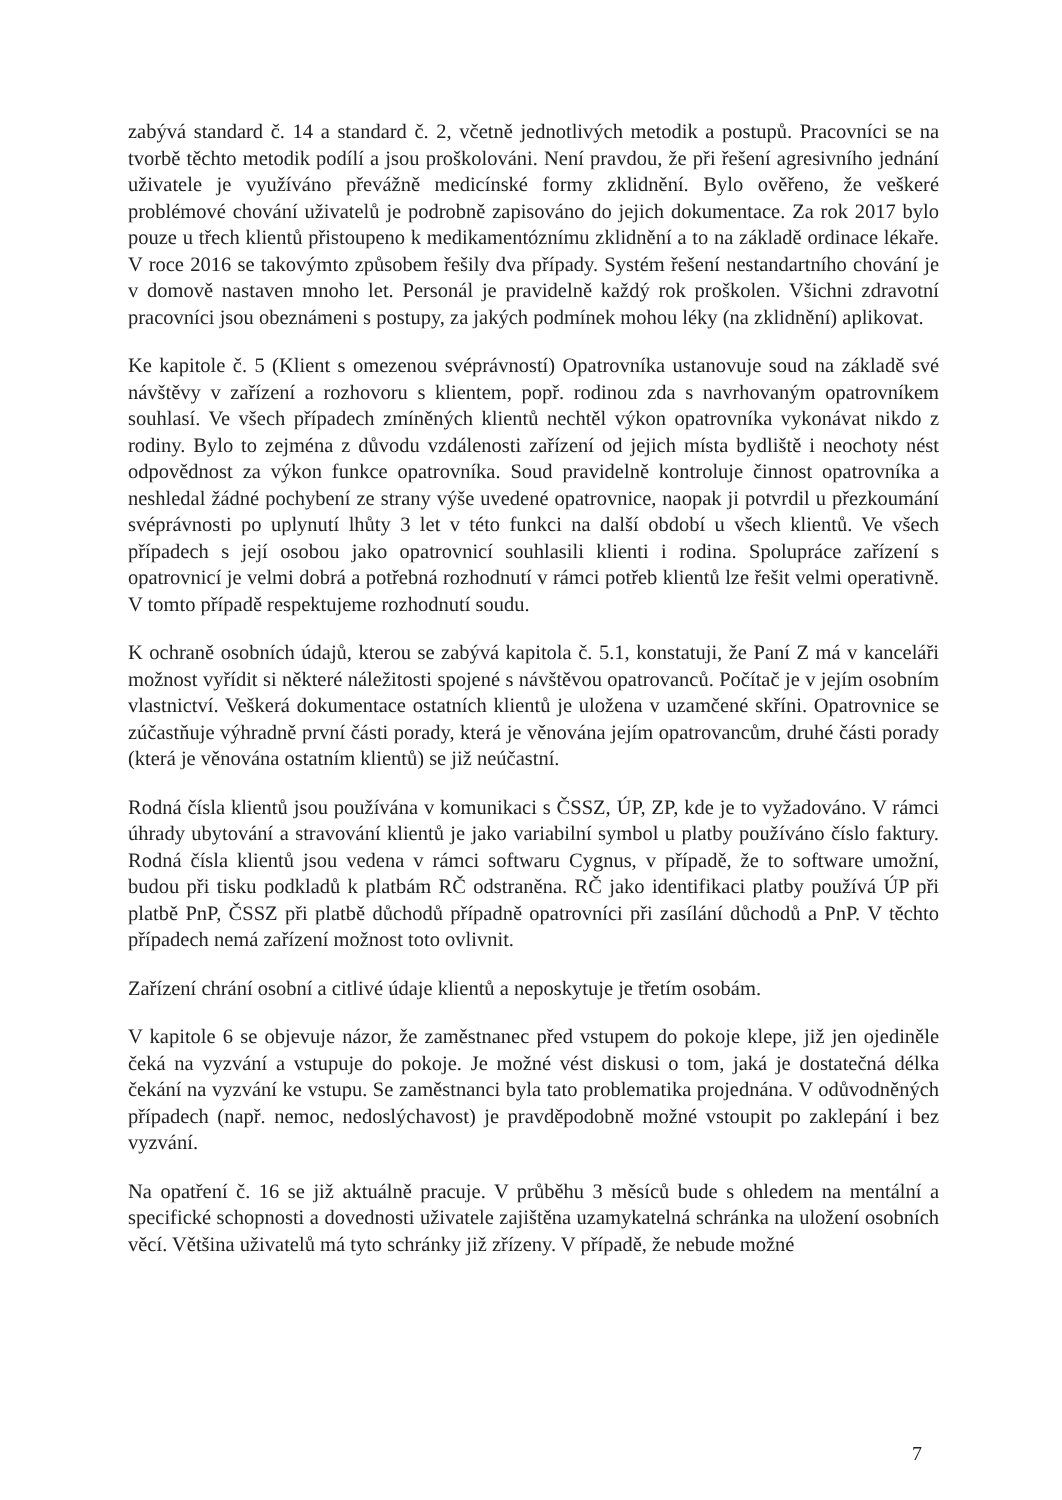zabývá standard č. 14 a standard č. 2, včetně jednotlivých metodik a postupů. Pracovníci se na tvorbě těchto metodik podílí a jsou proškolováni. Není pravdou, že při řešení agresivního jednání uživatele je využíváno převážně medicínské formy zklidnění. Bylo ověřeno, že veškeré problémové chování uživatelů je podrobně zapisováno do jejich dokumentace. Za rok 2017 bylo pouze u třech klientů přistoupeno k medikamentóznímu zklidnění a to na základě ordinace lékaře. V roce 2016 se takovýmto způsobem řešily dva případy. Systém řešení nestandartního chování je v domově nastaven mnoho let. Personál je pravidelně každý rok proškolen. Všichni zdravotní pracovníci jsou obeznámeni s postupy, za jakých podmínek mohou léky (na zklidnění) aplikovat.
Ke kapitole č. 5 (Klient s omezenou svéprávností) Opatrovníka ustanovuje soud na základě své návštěvy v zařízení a rozhovoru s klientem, popř. rodinou zda s navrhovaným opatrovníkem souhlasí. Ve všech případech zmíněných klientů nechtěl výkon opatrovníka vykonávat nikdo z rodiny. Bylo to zejména z důvodu vzdálenosti zařízení od jejich místa bydliště i neochoty nést odpovědnost za výkon funkce opatrovníka. Soud pravidelně kontroluje činnost opatrovníka a neshledal žádné pochybení ze strany výše uvedené opatrovnice, naopak ji potvrdil u přezkoumání svéprávnosti po uplynutí lhůty 3 let v této funkci na další období u všech klientů. Ve všech případech s její osobou jako opatrovnicí souhlasili klienti i rodina. Spolupráce zařízení s opatrovnicí je velmi dobrá a potřebná rozhodnutí v rámci potřeb klientů lze řešit velmi operativně. V tomto případě respektujeme rozhodnutí soudu.
K ochraně osobních údajů, kterou se zabývá kapitola č. 5.1, konstatuji, že Paní Z má v kanceláři možnost vyřídit si některé náležitosti spojené s návštěvou opatrovanců. Počítač je v jejím osobním vlastnictví. Veškerá dokumentace ostatních klientů je uložena v uzamčené skříni. Opatrovnice se zúčastňuje výhradně první části porady, která je věnována jejím opatrovancům, druhé části porady (která je věnována ostatním klientů) se již neúčastní.
Rodná čísla klientů jsou používána v komunikaci s ČSSZ, ÚP, ZP, kde je to vyžadováno. V rámci úhrady ubytování a stravování klientů je jako variabilní symbol u platby používáno číslo faktury. Rodná čísla klientů jsou vedena v rámci softwaru Cygnus, v případě, že to software umožní, budou při tisku podkladů k platbám RČ odstraněna. RČ jako identifikaci platby používá ÚP při platbě PnP, ČSSZ při platbě důchodů případně opatrovníci při zasílání důchodů a PnP. V těchto případech nemá zařízení možnost toto ovlivnit.
Zařízení chrání osobní a citlivé údaje klientů a neposkytuje je třetím osobám.
V kapitole 6 se objevuje názor, že zaměstnanec před vstupem do pokoje klepe, již jen ojediněle čeká na vyzvání a vstupuje do pokoje. Je možné vést diskusi o tom, jaká je dostatečná délka čekání na vyzvání ke vstupu. Se zaměstnanci byla tato problematika projednána. V odůvodněných případech (např. nemoc, nedoslýchavost) je pravděpodobně možné vstoupit po zaklepání i bez vyzvání.
Na opatření č. 16 se již aktuálně pracuje. V průběhu 3 měsíců bude s ohledem na mentální a specifické schopnosti a dovednosti uživatele zajištěna uzamykatelná schránka na uložení osobních věcí. Většina uživatelů má tyto schránky již zřízeny. V případě, že nebude možné
7